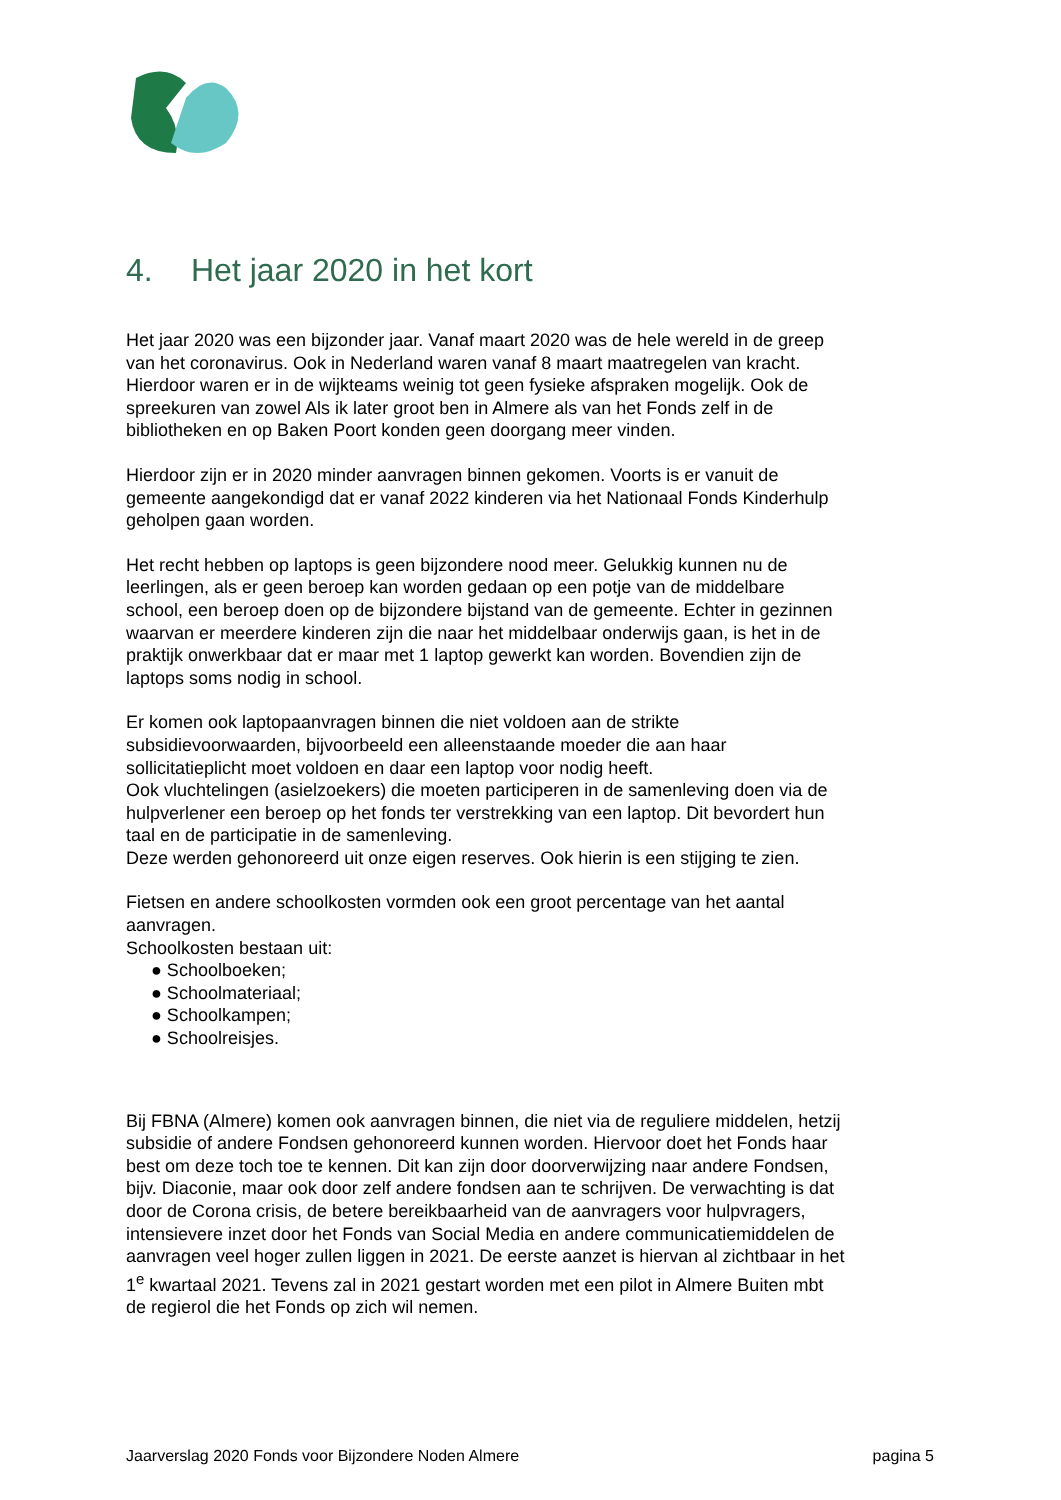4. Het jaar 2020 in het kort
Het jaar 2020 was een bijzonder jaar. Vanaf maart 2020 was de hele wereld in de greep van het coronavirus. Ook in Nederland waren vanaf 8 maart maatregelen van kracht. Hierdoor waren er in de wijkteams weinig tot geen fysieke afspraken mogelijk. Ook de spreekuren van zowel Als ik later groot ben in Almere als van het Fonds zelf in de bibliotheken en op Baken Poort konden geen doorgang meer vinden.
Hierdoor zijn er in 2020 minder aanvragen binnen gekomen. Voorts is er vanuit de gemeente aangekondigd dat er vanaf 2022 kinderen via het Nationaal Fonds Kinderhulp geholpen gaan worden.
Het recht hebben op laptops is geen bijzondere nood meer. Gelukkig kunnen nu de leerlingen, als er geen beroep kan worden gedaan op een potje van de middelbare school, een beroep doen op de bijzondere bijstand van de gemeente. Echter in gezinnen waarvan er meerdere kinderen zijn die naar het middelbaar onderwijs gaan, is het in de praktijk onwerkbaar dat er maar met 1 laptop gewerkt kan worden. Bovendien zijn de laptops soms nodig in school.
Er komen ook laptopaanvragen binnen die niet voldoen aan de strikte subsidievoorwaarden, bijvoorbeeld een alleenstaande moeder die aan haar sollicitatieplicht moet voldoen en daar een laptop voor nodig heeft.
Ook vluchtelingen (asielzoekers) die moeten participeren in de samenleving doen via de hulpverlener een beroep op het fonds ter verstrekking van een laptop. Dit bevordert hun taal en de participatie in de samenleving.
Deze werden gehonoreerd uit onze eigen reserves. Ook hierin is een stijging te zien.
Fietsen en andere schoolkosten vormden ook een groot percentage van het aantal aanvragen.
Schoolkosten bestaan uit:
● Schoolboeken;
● Schoolmateriaal;
● Schoolkampen;
● Schoolreisjes.
Bij FBNA (Almere) komen ook aanvragen binnen, die niet via de reguliere middelen, hetzij subsidie of andere Fondsen gehonoreerd kunnen worden. Hiervoor doet het Fonds haar best om deze toch toe te kennen. Dit kan zijn door doorverwijzing naar andere Fondsen, bijv. Diaconie, maar ook door zelf andere fondsen aan te schrijven. De verwachting is dat door de Corona crisis, de betere bereikbaarheid van de aanvragers voor hulpvragers, intensievere inzet door het Fonds van Social Media en andere communicatiemiddelen de aanvragen veel hoger zullen liggen in 2021. De eerste aanzet is hiervan al zichtbaar in het 1<sup>e</sup> kwartaal 2021. Tevens zal in 2021 gestart worden met een pilot in Almere Buiten mbt de regierol die het Fonds op zich wil nemen.
Jaarverslag 2020 Fonds voor Bijzondere Noden Almere pagina 5